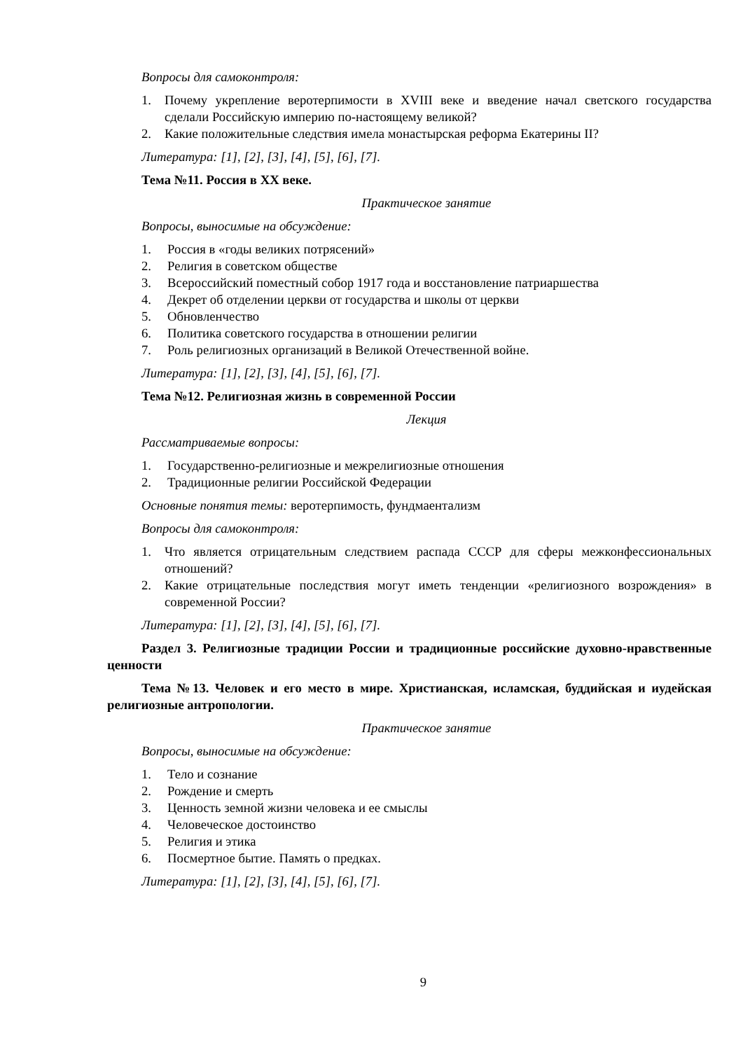Вопросы для самоконтроля:
1. Почему укрепление веротерпимости в XVIII веке и введение начал светского государства сделали Российскую империю по-настоящему великой?
2. Какие положительные следствия имела монастырская реформа Екатерины II?
Литература: [1], [2], [3], [4], [5], [6], [7].
Тема №11. Россия в ХХ веке.
Практическое занятие
Вопросы, выносимые на обсуждение:
1. Россия в «годы великих потрясений»
2. Религия в советском обществе
3. Всероссийский поместный собор 1917 года и восстановление патриаршества
4. Декрет об отделении церкви от государства и школы от церкви
5. Обновленчество
6. Политика советского государства в отношении религии
7. Роль религиозных организаций в Великой Отечественной войне.
Литература: [1], [2], [3], [4], [5], [6], [7].
Тема №12. Религиозная жизнь в современной России
Лекция
Рассматриваемые вопросы:
1. Государственно-религиозные и межрелигиозные отношения
2. Традиционные религии Российской Федерации
Основные понятия темы: веротерпимость, фундмаентализм
Вопросы для самоконтроля:
1. Что является отрицательным следствием распада СССР для сферы межконфессиональных отношений?
2. Какие отрицательные последствия могут иметь тенденции «религиозного возрождения» в современной России?
Литература: [1], [2], [3], [4], [5], [6], [7].
Раздел 3. Религиозные традиции России и традиционные российские духовно-нравственные ценности
Тема №13. Человек и его место в мире. Христианская, исламская, буддийская и иудейская религиозные антропологии.
Практическое занятие
Вопросы, выносимые на обсуждение:
1. Тело и сознание
2. Рождение и смерть
3. Ценность земной жизни человека и ее смыслы
4. Человеческое достоинство
5. Религия и этика
6. Посмертное бытие. Память о предках.
Литература: [1], [2], [3], [4], [5], [6], [7].
9